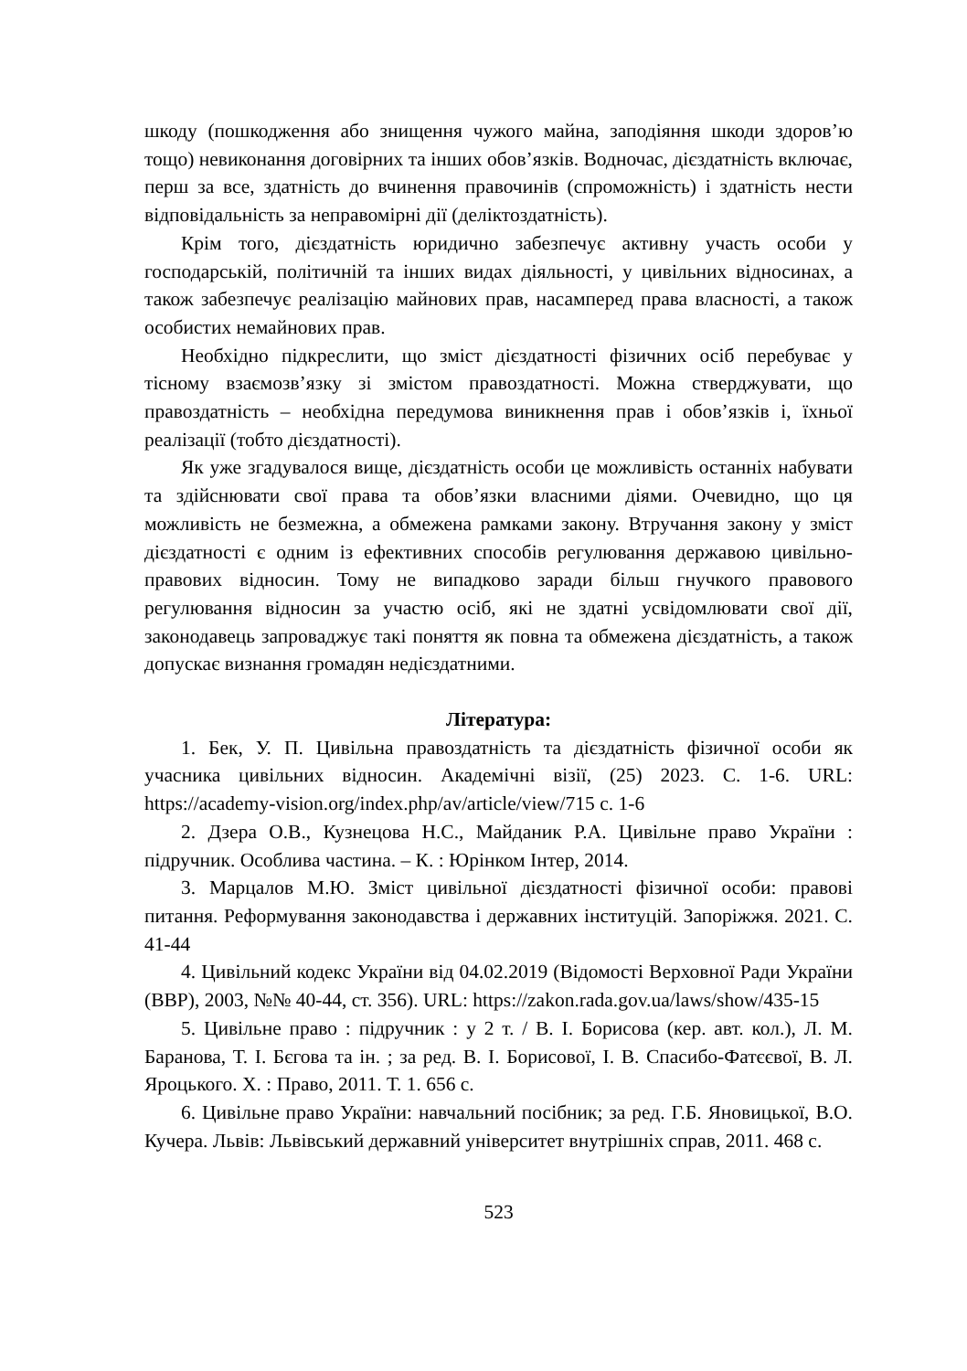шкоду (пошкодження або знищення чужого майна, заподіяння шкоди здоров’ю тощо) невиконання договірних та інших обов’язків. Водночас, дієздатність включає, перш за все, здатність до вчинення правочинів (спроможність) і здатність нести відповідальність за неправомірні дії (деліктоздатність).
Крім того, дієздатність юридично забезпечує активну участь особи у господарській, політичній та інших видах діяльності, у цивільних відносинах, а також забезпечує реалізацію майнових прав, насамперед права власності, а також особистих немайнових прав.
Необхідно підкреслити, що зміст дієздатності фізичних осіб перебуває у тісному взаємозв’язку зі змістом правоздатності. Можна стверджувати, що правоздатність – необхідна передумова виникнення прав і обов’язків і, їхньої реалізації (тобто дієздатності).
Як уже згадувалося вище, дієздатність особи це можливість останніх набувати та здійснювати свої права та обов’язки власними діями. Очевидно, що ця можливість не безмежна, а обмежена рамками закону. Втручання закону у зміст дієздатності є одним із ефективних способів регулювання державою цивільно-правових відносин. Тому не випадково заради більш гнучкого правового регулювання відносин за участю осіб, які не здатні усвідомлювати свої дії, законодавець запроваджує такі поняття як повна та обмежена дієздатність, а також допускає визнання громадян недієздатними.
Література:
1. Бек, У. П. Цивільна правоздатність та дієздатність фізичної особи як учасника цивільних відносин. Академічні візії, (25) 2023. С. 1-6. URL: https://academy-vision.org/index.php/av/article/view/715 с. 1-6
2. Дзера О.В., Кузнецова Н.С., Майданик Р.А. Цивільне право України : підручник. Особлива частина. – К. : Юрінком Інтер, 2014.
3. Марцалов М.Ю. Зміст цивільної дієздатності фізичної особи: правові питання. Реформування законодавства і державних інституцій. Запоріжжя. 2021. С. 41-44
4. Цивільний кодекс України від 04.02.2019 (Відомості Верховної Ради України (ВВР), 2003, №№ 40-44, ст. 356). URL: https://zakon.rada.gov.ua/laws/show/435-15
5. Цивільне право : підручник : у 2 т. / В. І. Борисова (кер. авт. кол.), Л. М. Баранова, Т. І. Бєгова та ін. ; за ред. В. І. Борисової, І. В. Спасибо-Фатєєвої, В. Л. Яроцького. Х. : Право, 2011. Т. 1. 656 с.
6. Цивільне право України: навчальний посібник; за ред. Г.Б. Яновицької, В.О. Кучера. Львів: Львівський державний університет внутрішніх справ, 2011. 468 с.
523